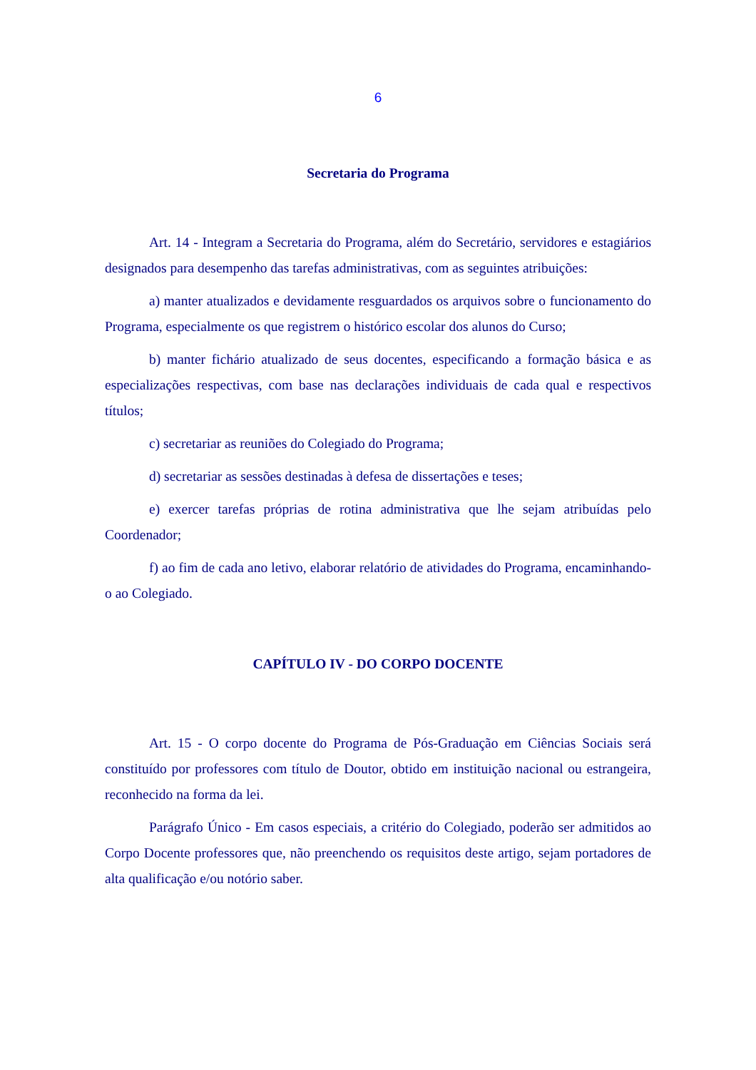6
Secretaria do Programa
Art. 14 - Integram a Secretaria do Programa, além do Secretário, servidores e estagiários designados para desempenho das tarefas administrativas, com as seguintes atribuições:
a) manter atualizados e devidamente resguardados os arquivos sobre o funcionamento do Programa, especialmente os que registrem o histórico escolar dos alunos do Curso;
b) manter fichário atualizado de seus docentes, especificando a formação básica e as especializações respectivas, com base nas declarações individuais de cada qual e respectivos títulos;
c) secretariar as reuniões do Colegiado do Programa;
d) secretariar as sessões destinadas à defesa de dissertações e teses;
e) exercer tarefas próprias de rotina administrativa que lhe sejam atribuídas pelo Coordenador;
f) ao fim de cada ano letivo, elaborar relatório de atividades do Programa, encaminhando-o ao Colegiado.
CAPÍTULO IV - DO CORPO DOCENTE
Art. 15 - O corpo docente do Programa de Pós-Graduação em Ciências Sociais será constituído por professores com título de Doutor, obtido em instituição nacional ou estrangeira, reconhecido na forma da lei.
Parágrafo Único - Em casos especiais, a critério do Colegiado, poderão ser admitidos ao Corpo Docente professores que, não preenchendo os requisitos deste artigo, sejam portadores de alta qualificação e/ou notório saber.